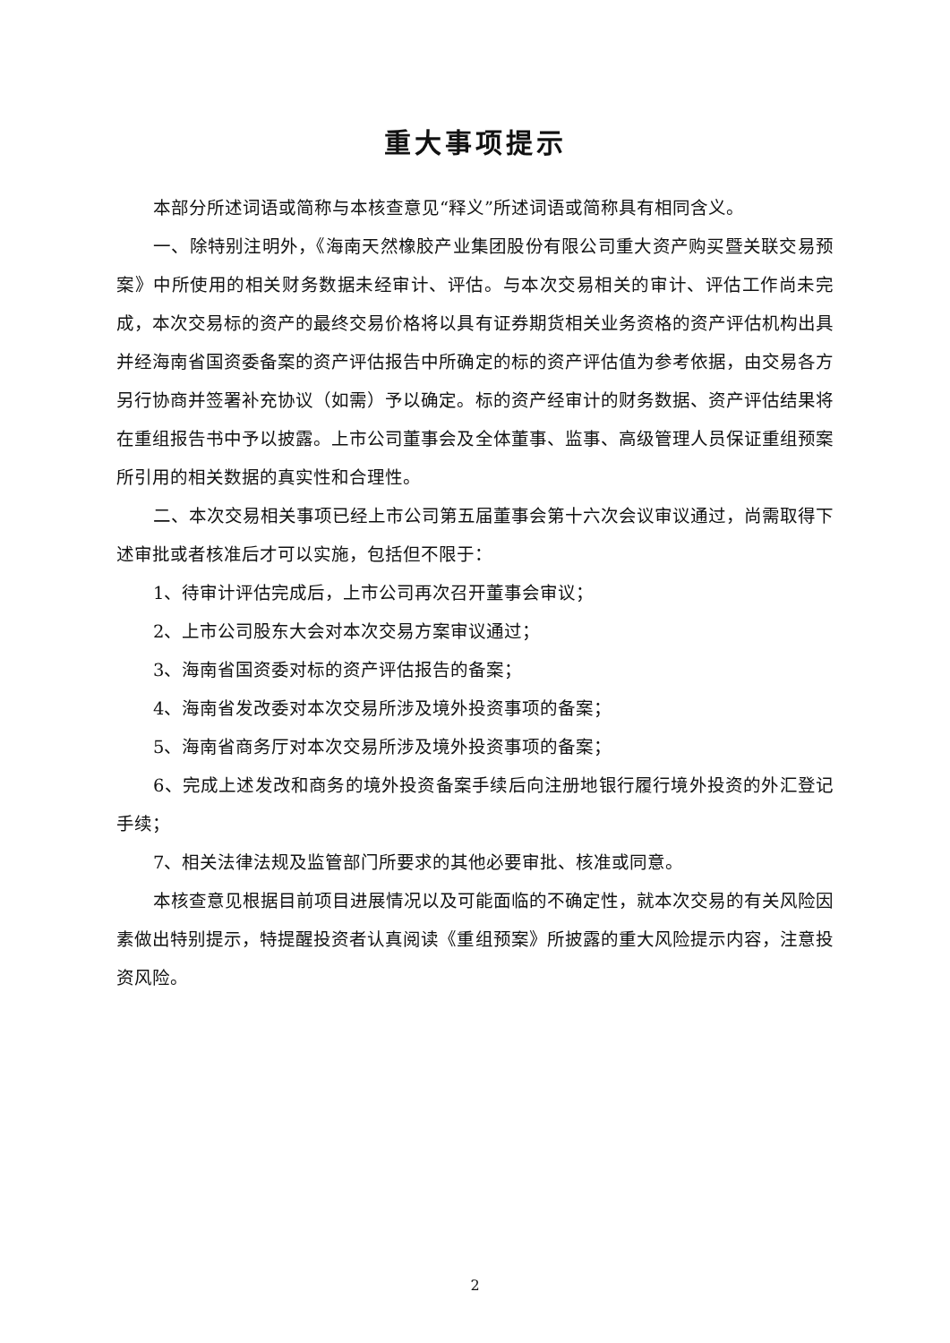重大事项提示
本部分所述词语或简称与本核查意见“释义”所述词语或简称具有相同含义。
一、除特别注明外，《海南天然橡胶产业集团股份有限公司重大资产购买暨关联交易预案》中所使用的相关财务数据未经审计、评估。与本次交易相关的审计、评估工作尚未完成，本次交易标的资产的最终交易价格将以具有证券期货相关业务资格的资产评估机构出具并经海南省国资委备案的资产评估报告中所确定的标的资产评估值为参考依据，由交易各方另行协商并签署补充协议（如需）予以确定。标的资产经审计的财务数据、资产评估结果将在重组报告书中予以披露。上市公司董事会及全体董事、监事、高级管理人员保证重组预案所引用的相关数据的真实性和合理性。
二、本次交易相关事项已经上市公司第五届董事会第十六次会议审议通过，尚需取得下述审批或者核准后才可以实施，包括但不限于：
1、待审计评估完成后，上市公司再次召开董事会审议；
2、上市公司股东大会对本次交易方案审议通过；
3、海南省国资委对标的资产评估报告的备案；
4、海南省发改委对本次交易所涉及境外投资事项的备案；
5、海南省商务厅对本次交易所涉及境外投资事项的备案；
6、完成上述发改和商务的境外投资备案手续后向注册地银行履行境外投资的外汇登记手续；
7、相关法律法规及监管部门所要求的其他必要审批、核准或同意。
本核查意见根据目前项目进展情况以及可能面临的不确定性，就本次交易的有关风险因素做出特别提示，特提醒投资者认真阅读《重组预案》所披露的重大风险提示内容，注意投资风险。
2